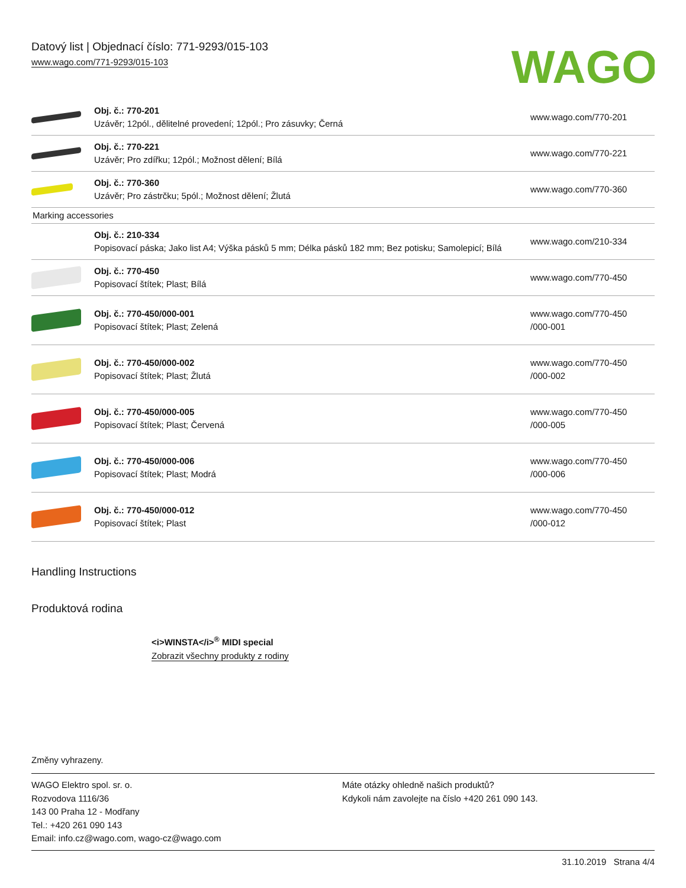Datový list | Objednací číslo: 771-9293/015-103
www.wago.com/771-9293/015-103
WAGO
| | Obj. č.: 770-201 Uzávěr; 12pól., dělitelné provedení; 12pól.; Pro zásuvky; Černá | www.wago.com/770-201 |
| | Obj. č.: 770-221 Uzávěr; Pro zdířku; 12pól.; Možnost dělení; Bílá | www.wago.com/770-221 |
| | Obj. č.: 770-360 Uzávěr; Pro zástrčku; 5pól.; Možnost dělení; Žlutá | www.wago.com/770-360 |
| Marking accessories | | |
| | Obj. č.: 210-334 Popisovací páska; Jako list A4; Výška pásků 5 mm; Délka pásků 182 mm; Bez potisku; Samolepicí; Bílá | www.wago.com/210-334 |
| | Obj. č.: 770-450 Popisovací štítek; Plast; Bílá | www.wago.com/770-450 |
| | Obj. č.: 770-450/000-001 Popisovací štítek; Plast; Zelená | www.wago.com/770-450 /000-001 |
| | Obj. č.: 770-450/000-002 Popisovací štítek; Plast; Žlutá | www.wago.com/770-450 /000-002 |
| | Obj. č.: 770-450/000-005 Popisovací štítek; Plast; Červená | www.wago.com/770-450 /000-005 |
| | Obj. č.: 770-450/000-006 Popisovací štítek; Plast; Modrá | www.wago.com/770-450 /000-006 |
| | Obj. č.: 770-450/000-012 Popisovací štítek; Plast | www.wago.com/770-450 /000-012 |
Handling Instructions
Produktová rodina
<i>WINSTA</i><sup>®</sup> MIDI special
Zobrazit všechny produkty z rodiny
Změny vyhrazeny.
WAGO Elektro spol. sr. o.
Rozvodova 1116/36
143 00 Praha 12 - Modřany
Tel.: +420 261 090 143
Email: info.cz@wago.com, wago-cz@wago.com
Máte otázky ohledně našich produktů?
Kdykoli nám zavolejte na číslo +420 261 090 143.
31.10.2019 Strana 4/4